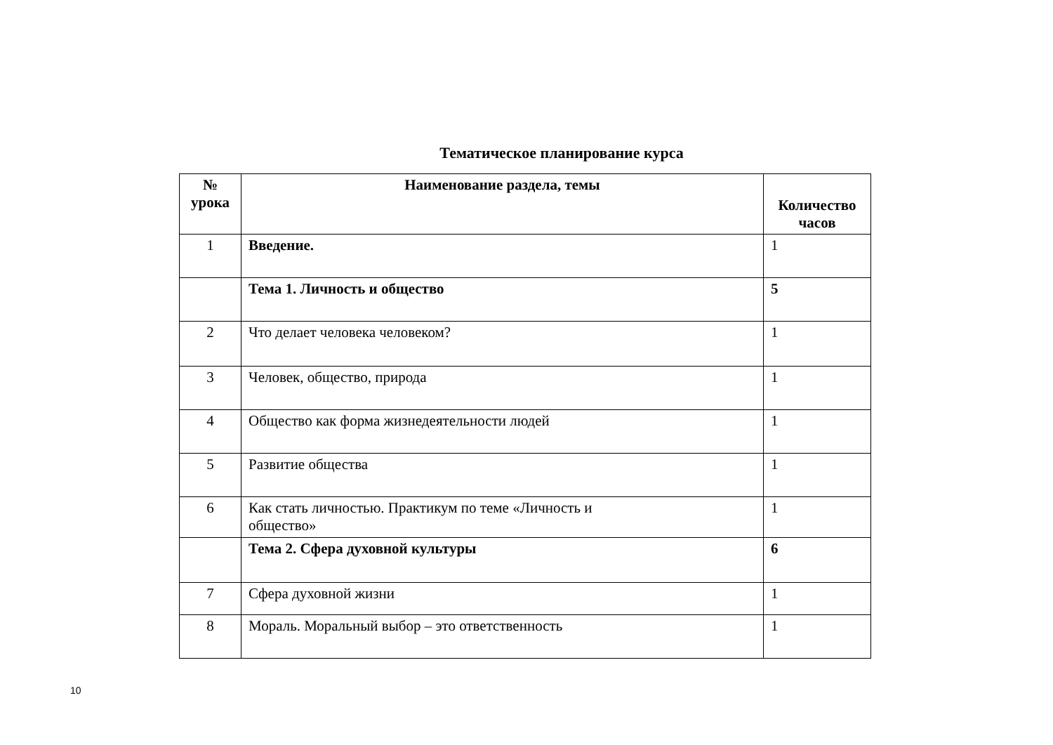Тематическое планирование курса
| № урока | Наименование раздела, темы | Количество часов |
| --- | --- | --- |
| 1 | Введение. | 1 |
| | Тема 1. Личность и общество | 5 |
| 2 | Что делает человека человеком? | 1 |
| 3 | Человек, общество, природа | 1 |
| 4 | Общество как форма жизнедеятельности людей | 1 |
| 5 | Развитие общества | 1 |
| 6 | Как стать личностью. Практикум по теме «Личность и общество» | 1 |
| | Тема 2. Сфера духовной культуры | 6 |
| 7 | Сфера духовной жизни | 1 |
| 8 | Мораль. Моральный выбор – это ответственность | 1 |
10